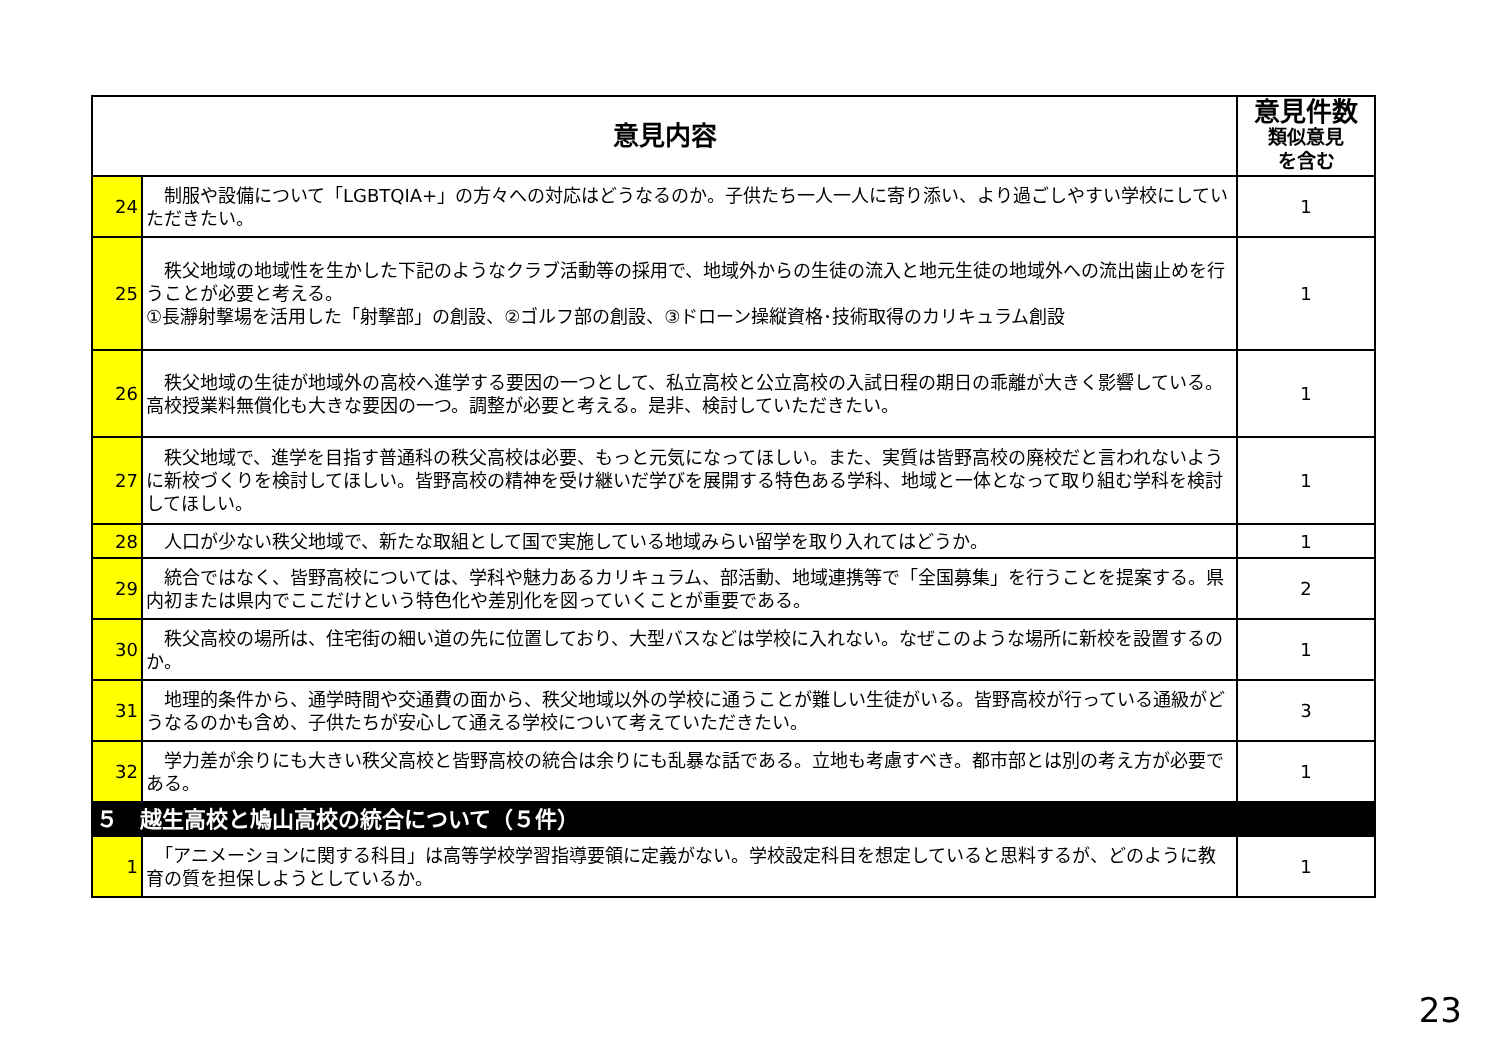| 意見内容 | | 意見件数 類似意見 を含む |
| --- | --- | --- |
| 24 | 制服や設備について「LGBTQIA+」の方々への対応はどうなるのか。子供たち一人一人に寄り添い、より過ごしやすい学校にしていただきたい。 | 1 |
| 25 | 秩父地域の地域性を生かした下記のようなクラブ活動等の採用で、地域外からの生徒の流入と地元生徒の地域外への流出歯止めを行うことが必要と考える。 ①長瀞射撃場を活用した「射撃部」の創設、②ゴルフ部の創設、③ドローン操縦資格･技術取得のカリキュラム創設 | 1 |
| 26 | 秩父地域の生徒が地域外の高校へ進学する要因の一つとして、私立高校と公立高校の入試日程の期日の乖離が大きく影響している。高校授業料無償化も大きな要因の一つ。調整が必要と考える。是非、検討していただきたい。 | 1 |
| 27 | 秩父地域で、進学を目指す普通科の秩父高校は必要、もっと元気になってほしい。また、実質は皆野高校の廃校だと言われないように新校づくりを検討してほしい。皆野高校の精神を受け継いだ学びを展開する特色ある学科、地域と一体となって取り組む学科を検討してほしい。 | 1 |
| 28 | 人口が少ない秩父地域で、新たな取組として国で実施している地域みらい留学を取り入れてはどうか。 | 1 |
| 29 | 統合ではなく、皆野高校については、学科や魅力あるカリキュラム、部活動、地域連携等で「全国募集」を行うことを提案する。県内初または県内でここだけという特色化や差別化を図っていくことが重要である。 | 2 |
| 30 | 秩父高校の場所は、住宅街の細い道の先に位置しており、大型バスなどは学校に入れない。なぜこのような場所に新校を設置するのか。 | 1 |
| 31 | 地理的条件から、通学時間や交通費の面から、秩父地域以外の学校に通うことが難しい生徒がいる。皆野高校が行っている通級がどうなるのかも含め、子供たちが安心して通える学校について考えていただきたい。 | 3 |
| 32 | 学力差が余りにも大きい秩父高校と皆野高校の統合は余りにも乱暴な話である。立地も考慮すべき。都市部とは別の考え方が必要である。 | 1 |
| ５ 越生高校と鳩山高校の統合について（５件） | | |
| 1 | 「アニメーションに関する科目」は高等学校学習指導要領に定義がない。学校設定科目を想定していると思料するが、どのように教育の質を担保しようとしているか。 | 1 |
23